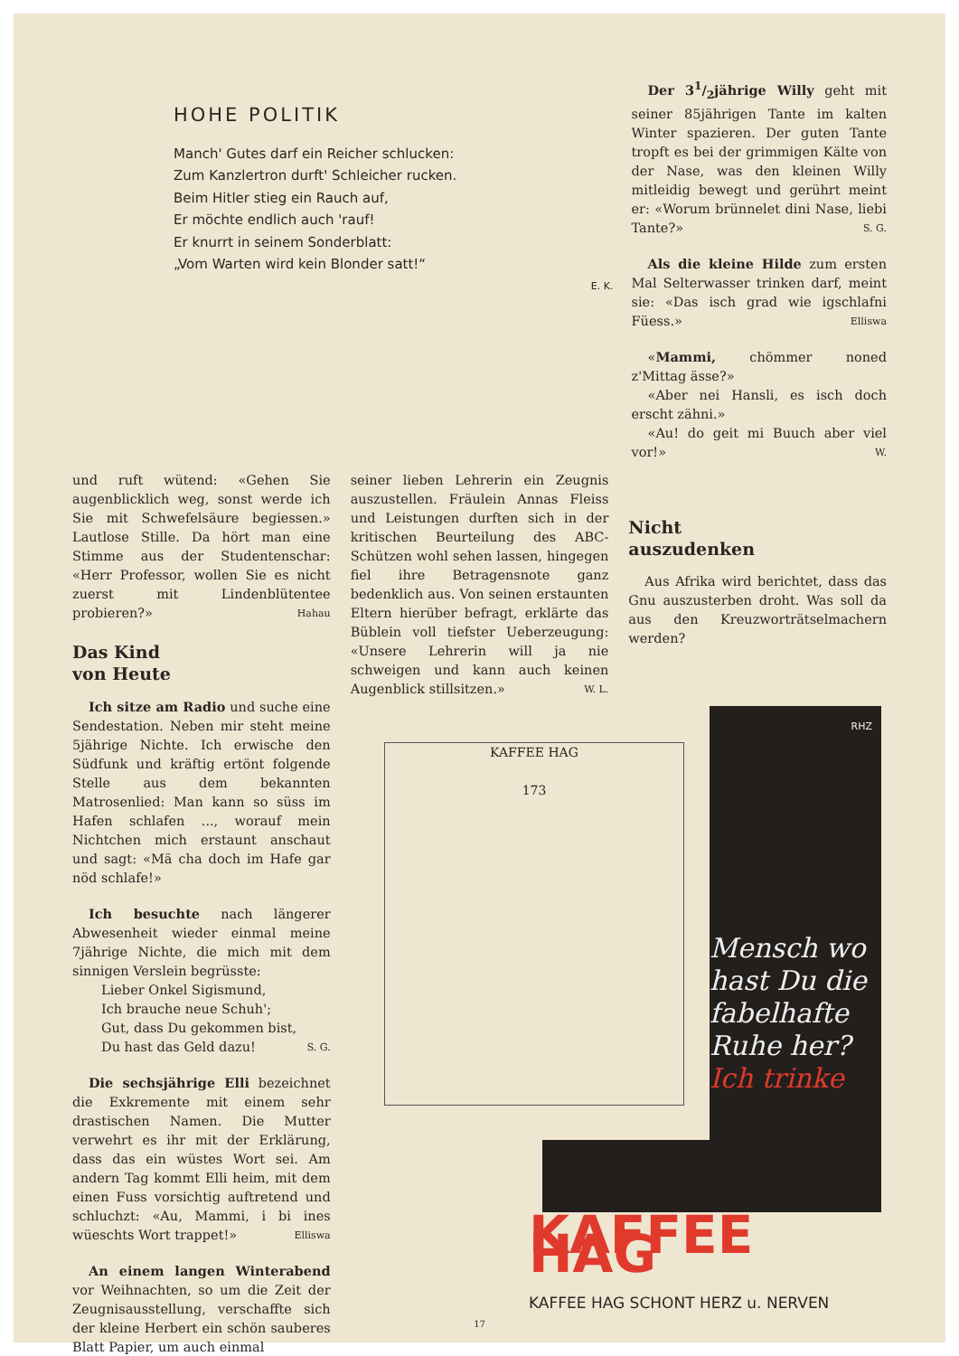HOHE POLITIK
Manch' Gutes darf ein Reicher schlucken:
Zum Kanzlertron durft' Schleicher rucken.
Beim Hitler stieg ein Rauch auf,
Er möchte endlich auch 'rauf!
Er knurrt in seinem Sonderblatt:
„Vom Warten wird kein Blonder satt!“
E. K.
Der 31/2jährige Willy geht mit seiner 85jährigen Tante im kalten Winter spazieren. Der guten Tante tropft es bei der grimmigen Kälte von der Nase, was den kleinen Willy mitleidig bewegt und gerührt meint er: «Worum brünnelet dini Nase, liebi Tante?» S. G.
Als die kleine Hilde zum ersten Mal Selterwasser trinken darf, meint sie: «Das isch grad wie igschlafni Füess.» Elliswa
«Mammi, chömmer noned z'Mittag ässe?»
«Aber nei Hansli, es isch doch erscht zähni.»
«Au! do geit mi Buuch aber viel vor!» W.
und ruft wütend: «Gehen Sie augenblicklich weg, sonst werde ich Sie mit Schwefelsäure begiessen.» Lautlose Stille. Da hört man eine Stimme aus der Studentenschar: «Herr Professor, wollen Sie es nicht zuerst mit Lindenblütentee probieren?» Hahau
Das Kind
von Heute
Ich sitze am Radio und suche eine Sendestation. Neben mir steht meine 5jährige Nichte. Ich erwische den Südfunk und kräftig ertönt folgende Stelle aus dem bekannten Matrosenlied: Man kann so süss im Hafen schlafen ..., worauf mein Nichtchen mich erstaunt anschaut und sagt: «Mä cha doch im Hafe gar nöd schlafe!»
Ich besuchte nach längerer Abwesenheit wieder einmal meine 7jährige Nichte, die mich mit dem sinnigen Verslein begrüsste:
Lieber Onkel Sigismund,
Ich brauche neue Schuh';
Gut, dass Du gekommen bist,
Du hast das Geld dazu! S. G.
Die sechsjährige Elli bezeichnet die Exkremente mit einem sehr drastischen Namen. Die Mutter verwehrt es ihr mit der Erklärung, dass das ein wüstes Wort sei. Am andern Tag kommt Elli heim, mit dem einen Fuss vorsichtig auftretend und schluchzt: «Au, Mammi, i bi ines wüeschts Wort trappet!» Elliswa
An einem langen Winterabend vor Weihnachten, so um die Zeit der Zeugnisausstellung, verschaffte sich der kleine Herbert ein schön sauberes Blatt Papier, um auch einmal
seiner lieben Lehrerin ein Zeugnis auszustellen. Fräulein Annas Fleiss und Leistungen durften sich in der kritischen Beurteilung des ABC-Schützen wohl sehen lassen, hingegen fiel ihre Betragensnote ganz bedenklich aus. Von seinen erstaunten Eltern hierüber befragt, erklärte das Büblein voll tiefster Ueberzeugung: «Unsere Lehrerin will ja nie schweigen und kann auch keinen Augenblick stillsitzen.» W. L.
Nicht
auszudenken
Aus Afrika wird berichtet, dass das Gnu auszusterben droht. Was soll da aus den Kreuzworträtselmachern werden?
RHZ
KAFFEE HAG
173
Mensch wo hast Du die fabelhafte Ruhe her?
Ich trinke
KAFFEE HAG
KAFFEE HAG SCHONT HERZ u. NERVEN
17